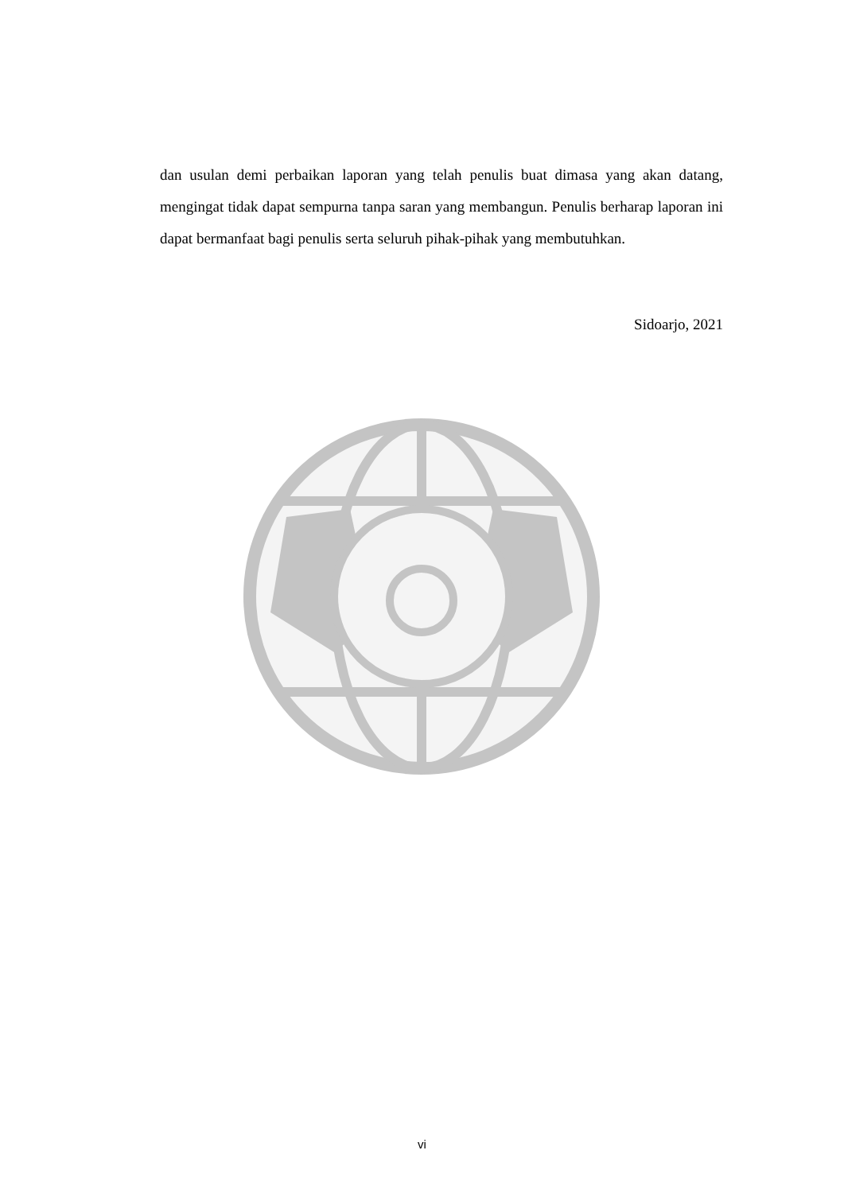dan usulan demi perbaikan laporan yang telah penulis buat dimasa yang akan datang, mengingat tidak dapat sempurna tanpa saran yang membangun. Penulis berharap laporan ini dapat bermanfaat bagi penulis serta seluruh pihak-pihak yang membutuhkan.
Sidoarjo, 2021
vi